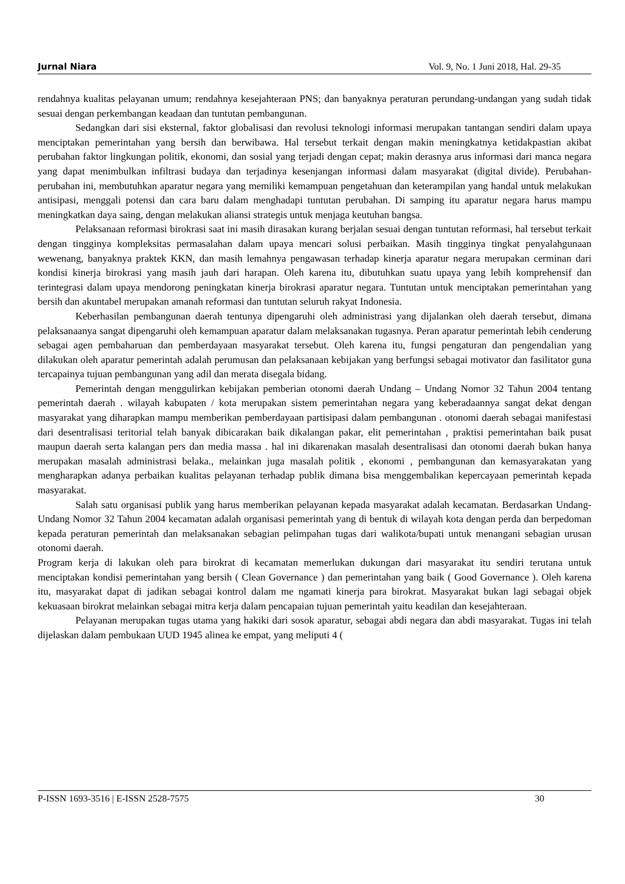Jurnal Niara Vol. 9, No. 1 Juni 2018, Hal. 29-35
rendahnya kualitas pelayanan umum; rendahnya kesejahteraan PNS; dan banyaknya peraturan perundang-undangan yang sudah tidak sesuai dengan perkembangan keadaan dan tuntutan pembangunan.
Sedangkan dari sisi eksternal, faktor globalisasi dan revolusi teknologi informasi merupakan tantangan sendiri dalam upaya menciptakan pemerintahan yang bersih dan berwibawa. Hal tersebut terkait dengan makin meningkatnya ketidakpastian akibat perubahan faktor lingkungan politik, ekonomi, dan sosial yang terjadi dengan cepat; makin derasnya arus informasi dari manca negara yang dapat menimbulkan infiltrasi budaya dan terjadinya kesenjangan informasi dalam masyarakat (digital divide). Perubahan-perubahan ini, membutuhkan aparatur negara yang memiliki kemampuan pengetahuan dan keterampilan yang handal untuk melakukan antisipasi, menggali potensi dan cara baru dalam menghadapi tuntutan perubahan. Di samping itu aparatur negara harus mampu meningkatkan daya saing, dengan melakukan aliansi strategis untuk menjaga keutuhan bangsa.
Pelaksanaan reformasi birokrasi saat ini masih dirasakan kurang berjalan sesuai dengan tuntutan reformasi, hal tersebut terkait dengan tingginya kompleksitas permasalahan dalam upaya mencari solusi perbaikan. Masih tingginya tingkat penyalahgunaan wewenang, banyaknya praktek KKN, dan masih lemahnya pengawasan terhadap kinerja aparatur negara merupakan cerminan dari kondisi kinerja birokrasi yang masih jauh dari harapan. Oleh karena itu, dibutuhkan suatu upaya yang lebih komprehensif dan terintegrasi dalam upaya mendorong peningkatan kinerja birokrasi aparatur negara. Tuntutan untuk menciptakan pemerintahan yang bersih dan akuntabel merupakan amanah reformasi dan tuntutan seluruh rakyat Indonesia.
Keberhasilan pembangunan daerah tentunya dipengaruhi oleh administrasi yang dijalankan oleh daerah tersebut, dimana pelaksanaanya sangat dipengaruhi oleh kemampuan aparatur dalam melaksanakan tugasnya. Peran aparatur pemerintah lebih cenderung sebagai agen pembaharuan dan pemberdayaan masyarakat tersebut. Oleh karena itu, fungsi pengaturan dan pengendalian yang dilakukan oleh aparatur pemerintah adalah perumusan dan pelaksanaan kebijakan yang berfungsi sebagai motivator dan fasilitator guna tercapainya tujuan pembangunan yang adil dan merata disegala bidang.
Pemerintah dengan menggulirkan kebijakan pemberian otonomi daerah Undang – Undang Nomor 32 Tahun 2004 tentang pemerintah daerah . wilayah kabupaten / kota merupakan sistem pemerintahan negara yang keberadaannya sangat dekat dengan masyarakat yang diharapkan mampu memberikan pemberdayaan partisipasi dalam pembangunan . otonomi daerah sebagai manifestasi dari desentralisasi teritorial telah banyak dibicarakan baik dikalangan pakar, elit pemerintahan , praktisi pemerintahan baik pusat maupun daerah serta kalangan pers dan media massa . hal ini dikarenakan masalah desentralisasi dan otonomi daerah bukan hanya merupakan masalah administrasi belaka., melainkan juga masalah politik , ekonomi , pembangunan dan kemasyarakatan yang mengharapkan adanya perbaikan kualitas pelayanan terhadap publik dimana bisa menggembalikan kepercayaan pemerintah kepada masyarakat.
Salah satu organisasi publik yang harus memberikan pelayanan kepada masyarakat adalah kecamatan. Berdasarkan Undang- Undang Nomor 32 Tahun 2004 kecamatan adalah organisasi pemerintah yang di bentuk di wilayah kota dengan perda dan berpedoman kepada peraturan pemerintah dan melaksanakan sebagian pelimpahan tugas dari walikota/bupati untuk menangani sebagian urusan otonomi daerah.
Program kerja di lakukan oleh para birokrat di kecamatan memerlukan dukungan dari masyarakat itu sendiri terutana untuk menciptakan kondisi pemerintahan yang bersih ( Clean Governance ) dan pemerintahan yang baik ( Good Governance ). Oleh karena itu, masyarakat dapat di jadikan sebagai kontrol dalam me ngamati kinerja para birokrat. Masyarakat bukan lagi sebagai objek kekuasaan birokrat melainkan sebagai mitra kerja dalam pencapaian tujuan pemerintah yaitu keadilan dan kesejahteraan.
Pelayanan merupakan tugas utama yang hakiki dari sosok aparatur, sebagai abdi negara dan abdi masyarakat. Tugas ini telah dijelaskan dalam pembukaan UUD 1945 alinea ke empat, yang meliputi 4 (
P-ISSN 1693-3516 | E-ISSN 2528-7575 30